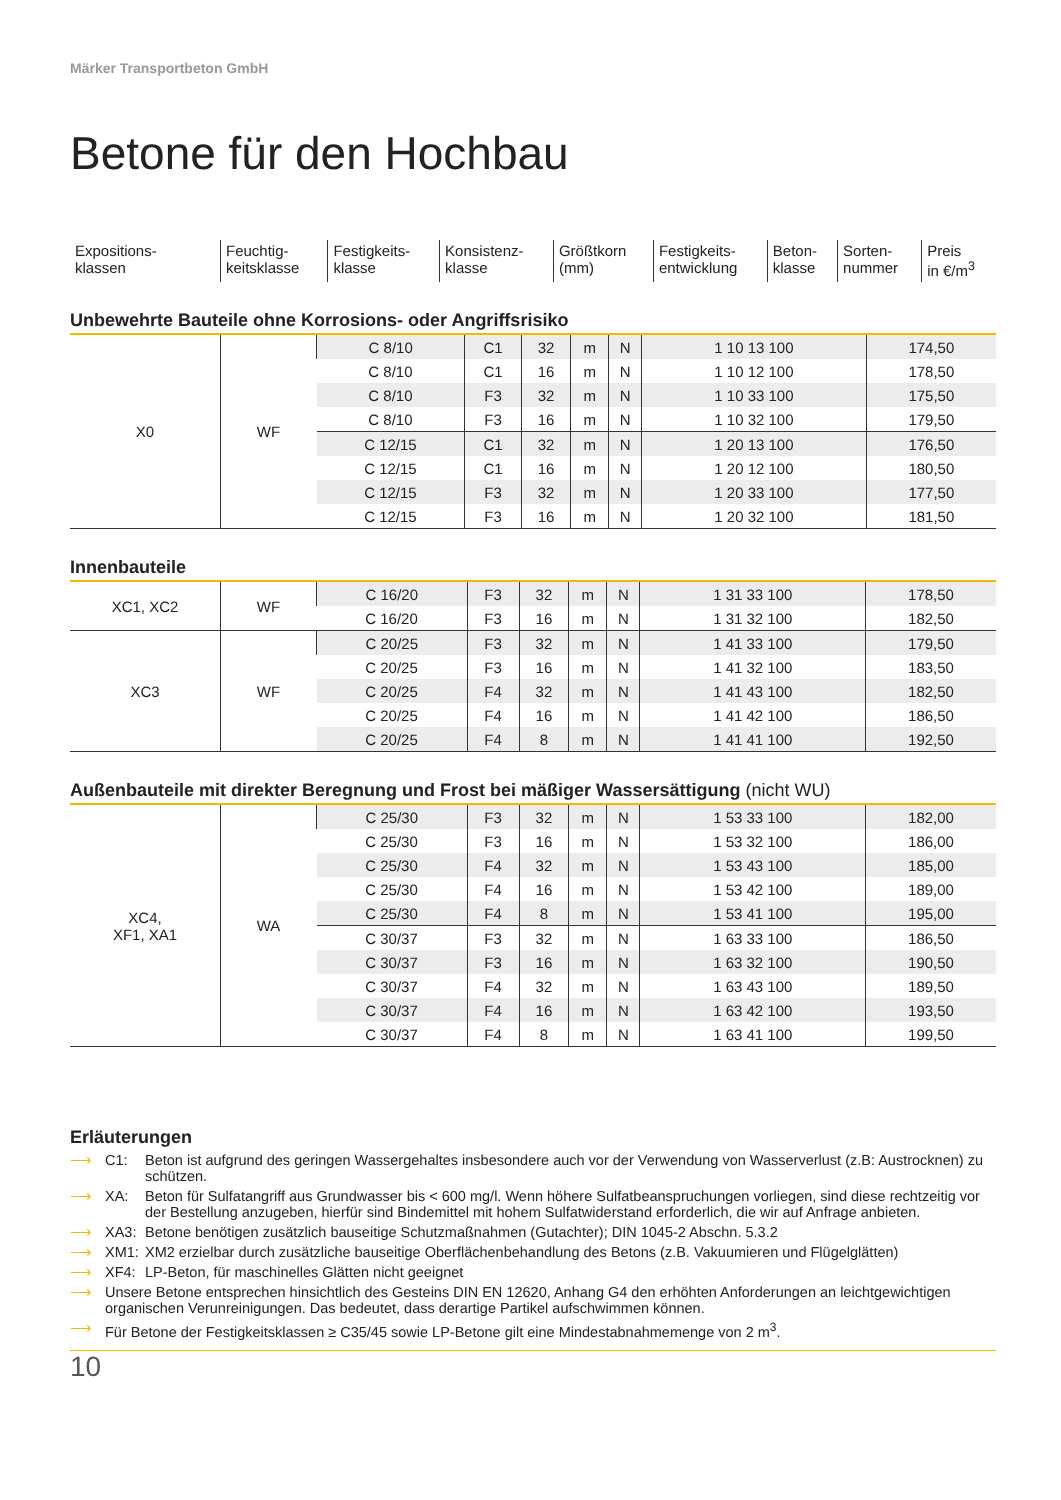Märker Transportbeton GmbH
Betone für den Hochbau
| Expositions- klassen | Feuchtig- keitsklasse | Festigkeits- klasse | Konsistenz- klasse | Größtkorn (mm) | Festigkeits- entwicklung | Beton- klasse | Sorten- nummer | Preis in €/m<sup>3</sup> |
Unbewehrte Bauteile ohne Korrosions- oder Angriffsrisiko
| X0 | WF | C 8/10 | C1 | 32 | m | N | 1 10 13 100 | 174,50 |
| | | C 8/10 | C1 | 16 | m | N | 1 10 12 100 | 178,50 |
| | | C 8/10 | F3 | 32 | m | N | 1 10 33 100 | 175,50 |
| | | C 8/10 | F3 | 16 | m | N | 1 10 32 100 | 179,50 |
| | | C 12/15 | C1 | 32 | m | N | 1 20 13 100 | 176,50 |
| | | C 12/15 | C1 | 16 | m | N | 1 20 12 100 | 180,50 |
| | | C 12/15 | F3 | 32 | m | N | 1 20 33 100 | 177,50 |
| | | C 12/15 | F3 | 16 | m | N | 1 20 32 100 | 181,50 |
Innenbauteile
| XC1, XC2 | WF | C 16/20 | F3 | 32 | m | N | 1 31 33 100 | 178,50 |
| | | C 16/20 | F3 | 16 | m | N | 1 31 32 100 | 182,50 |
| XC3 | WF | C 20/25 | F3 | 32 | m | N | 1 41 33 100 | 179,50 |
| | | C 20/25 | F3 | 16 | m | N | 1 41 32 100 | 183,50 |
| | | C 20/25 | F4 | 32 | m | N | 1 41 43 100 | 182,50 |
| | | C 20/25 | F4 | 16 | m | N | 1 41 42 100 | 186,50 |
| | | C 20/25 | F4 | 8 | m | N | 1 41 41 100 | 192,50 |
Außenbauteile mit direkter Beregnung und Frost bei mäßiger Wassersättigung (nicht WU)
| XC4, XF1, XA1 | WA | C 25/30 | F3 | 32 | m | N | 1 53 33 100 | 182,00 |
| | | C 25/30 | F3 | 16 | m | N | 1 53 32 100 | 186,00 |
| | | C 25/30 | F4 | 32 | m | N | 1 53 43 100 | 185,00 |
| | | C 25/30 | F4 | 16 | m | N | 1 53 42 100 | 189,00 |
| | | C 25/30 | F4 | 8 | m | N | 1 53 41 100 | 195,00 |
| | | C 30/37 | F3 | 32 | m | N | 1 63 33 100 | 186,50 |
| | | C 30/37 | F3 | 16 | m | N | 1 63 32 100 | 190,50 |
| | | C 30/37 | F4 | 32 | m | N | 1 63 43 100 | 189,50 |
| | | C 30/37 | F4 | 16 | m | N | 1 63 42 100 | 193,50 |
| | | C 30/37 | F4 | 8 | m | N | 1 63 41 100 | 199,50 |
Erläuterungen
⟶ C1: Beton ist aufgrund des geringen Wassergehaltes insbesondere auch vor der Verwendung von Wasserverlust (z.B: Austrocknen) zu schützen.
⟶ XA: Beton für Sulfatangriff aus Grundwasser bis < 600 mg/l. Wenn höhere Sulfatbeanspruchungen vorliegen, sind diese rechtzeitig vor der Bestellung anzugeben, hierfür sind Bindemittel mit hohem Sulfatwiderstand erforderlich, die wir auf Anfrage anbieten.
⟶ XA3: Betone benötigen zusätzlich bauseitige Schutzmaßnahmen (Gutachter); DIN 1045-2 Abschn. 5.3.2
⟶ XM1: XM2 erzielbar durch zusätzliche bauseitige Oberflächenbehandlung des Betons (z.B. Vakuumieren und Flügelglätten)
⟶ XF4: LP-Beton, für maschinelles Glätten nicht geeignet
⟶ Unsere Betone entsprechen hinsichtlich des Gesteins DIN EN 12620, Anhang G4 den erhöhten Anforderungen an leichtgewichtigen organischen Verunreinigungen. Das bedeutet, dass derartige Partikel aufschwimmen können.
⟶ Für Betone der Festigkeitsklassen ≥ C35/45 sowie LP-Betone gilt eine Mindestabnahmemenge von 2 m<sup>3</sup>.
10